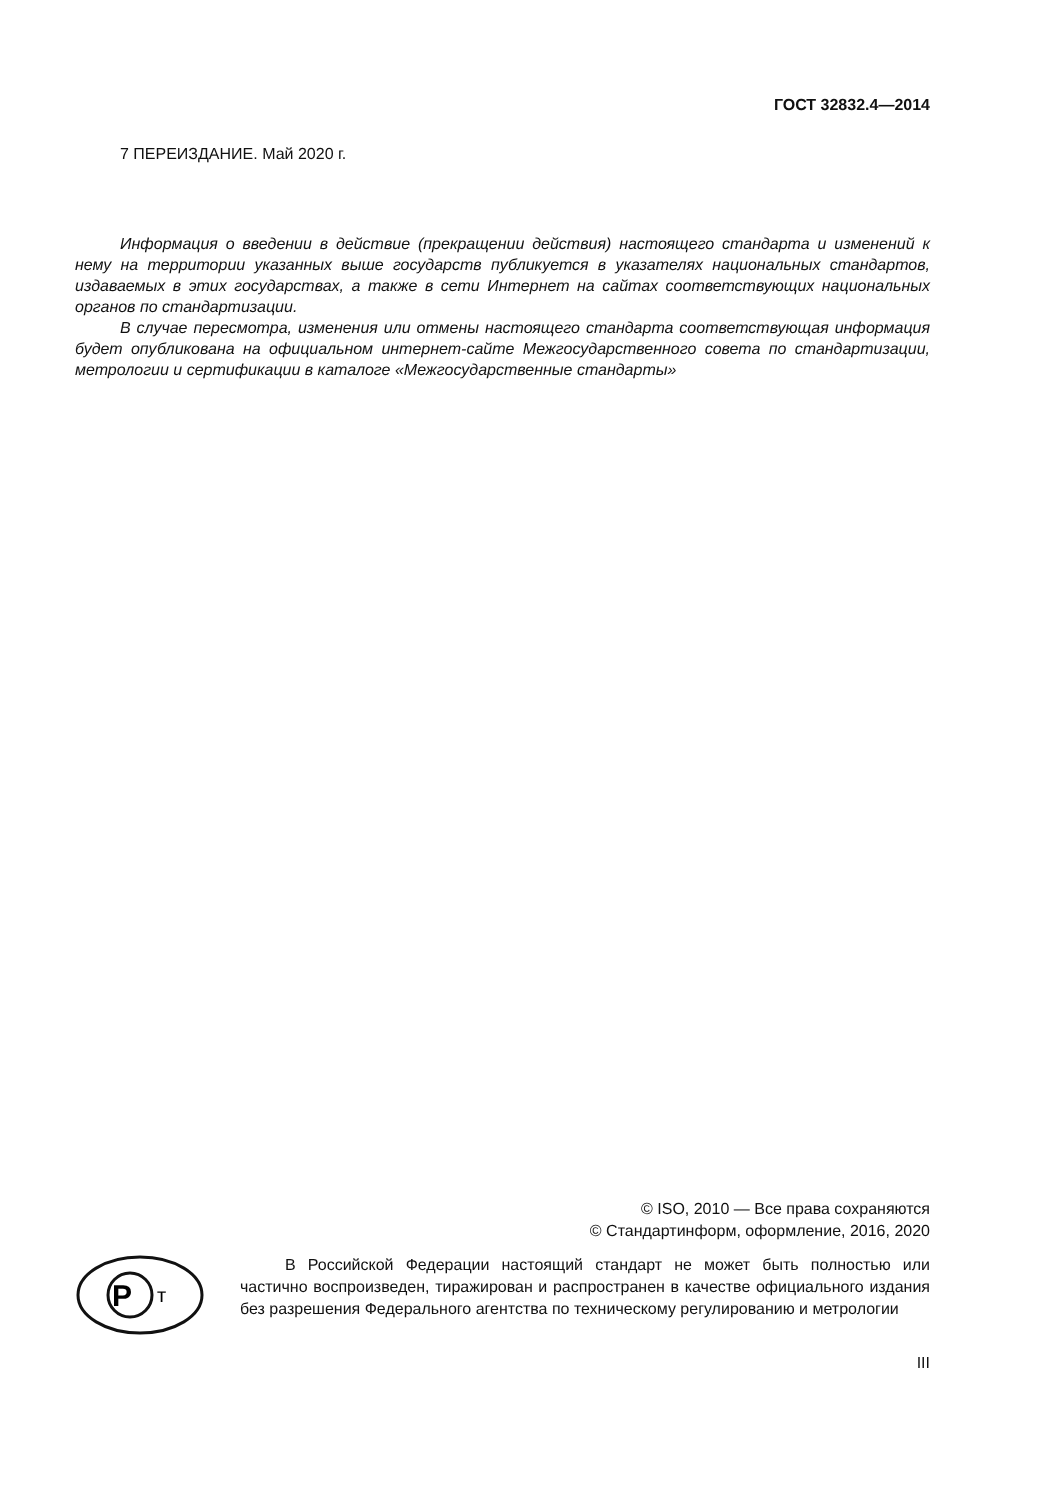ГОСТ 32832.4—2014
7 ПЕРЕИЗДАНИЕ. Май 2020 г.
Информация о введении в действие (прекращении действия) настоящего стандарта и изменений к нему на территории указанных выше государств публикуется в указателях национальных стандартов, издаваемых в этих государствах, а также в сети Интернет на сайтах соответствующих национальных органов по стандартизации.
В случае пересмотра, изменения или отмены настоящего стандарта соответствующая информация будет опубликована на официальном интернет-сайте Межгосударственного совета по стандартизации, метрологии и сертификации в каталоге «Межгосударственные стандарты»
© ISO, 2010 — Все права сохраняются
© Стандартинформ, оформление, 2016, 2020
P
т
В Российской Федерации настоящий стандарт не может быть полностью или частично воспроизведен, тиражирован и распространен в качестве официального издания без разрешения Федерального агентства по техническому регулированию и метрологии
III